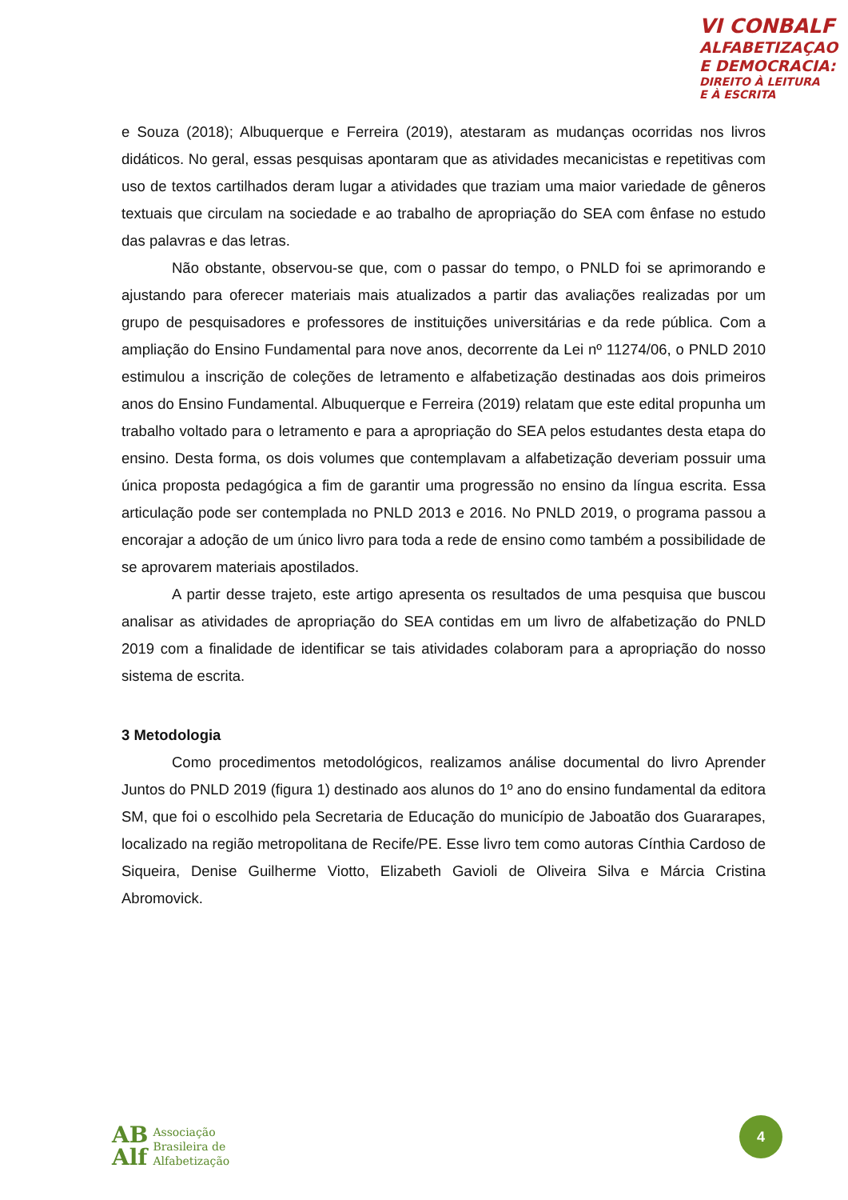VI CONBALF
ALFABETIZAÇAO
E DEMOCRACIA:
DIREITO À LEITURA
E À ESCRITA
e Souza (2018); Albuquerque e Ferreira (2019), atestaram as mudanças ocorridas nos livros didáticos. No geral, essas pesquisas apontaram que as atividades mecanicistas e repetitivas com uso de textos cartilhados deram lugar a atividades que traziam uma maior variedade de gêneros textuais que circulam na sociedade e ao trabalho de apropriação do SEA com ênfase no estudo das palavras e das letras.
Não obstante, observou-se que, com o passar do tempo, o PNLD foi se aprimorando e ajustando para oferecer materiais mais atualizados a partir das avaliações realizadas por um grupo de pesquisadores e professores de instituições universitárias e da rede pública. Com a ampliação do Ensino Fundamental para nove anos, decorrente da Lei nº 11274/06, o PNLD 2010 estimulou a inscrição de coleções de letramento e alfabetização destinadas aos dois primeiros anos do Ensino Fundamental. Albuquerque e Ferreira (2019) relatam que este edital propunha um trabalho voltado para o letramento e para a apropriação do SEA pelos estudantes desta etapa do ensino. Desta forma, os dois volumes que contemplavam a alfabetização deveriam possuir uma única proposta pedagógica a fim de garantir uma progressão no ensino da língua escrita. Essa articulação pode ser contemplada no PNLD 2013 e 2016. No PNLD 2019, o programa passou a encorajar a adoção de um único livro para toda a rede de ensino como também a possibilidade de se aprovarem materiais apostilados.
A partir desse trajeto, este artigo apresenta os resultados de uma pesquisa que buscou analisar as atividades de apropriação do SEA contidas em um livro de alfabetização do PNLD 2019 com a finalidade de identificar se tais atividades colaboram para a apropriação do nosso sistema de escrita.
3 Metodologia
Como procedimentos metodológicos, realizamos análise documental do livro Aprender Juntos do PNLD 2019 (figura 1) destinado aos alunos do 1º ano do ensino fundamental da editora SM, que foi o escolhido pela Secretaria de Educação do município de Jaboatão dos Guararapes, localizado na região metropolitana de Recife/PE. Esse livro tem como autoras Cínthia Cardoso de Siqueira, Denise Guilherme Viotto, Elizabeth Gavioli de Oliveira Silva e Márcia Cristina Abromovick.
AB
Alf
Associação
Brasileira de
Alfabetização
4